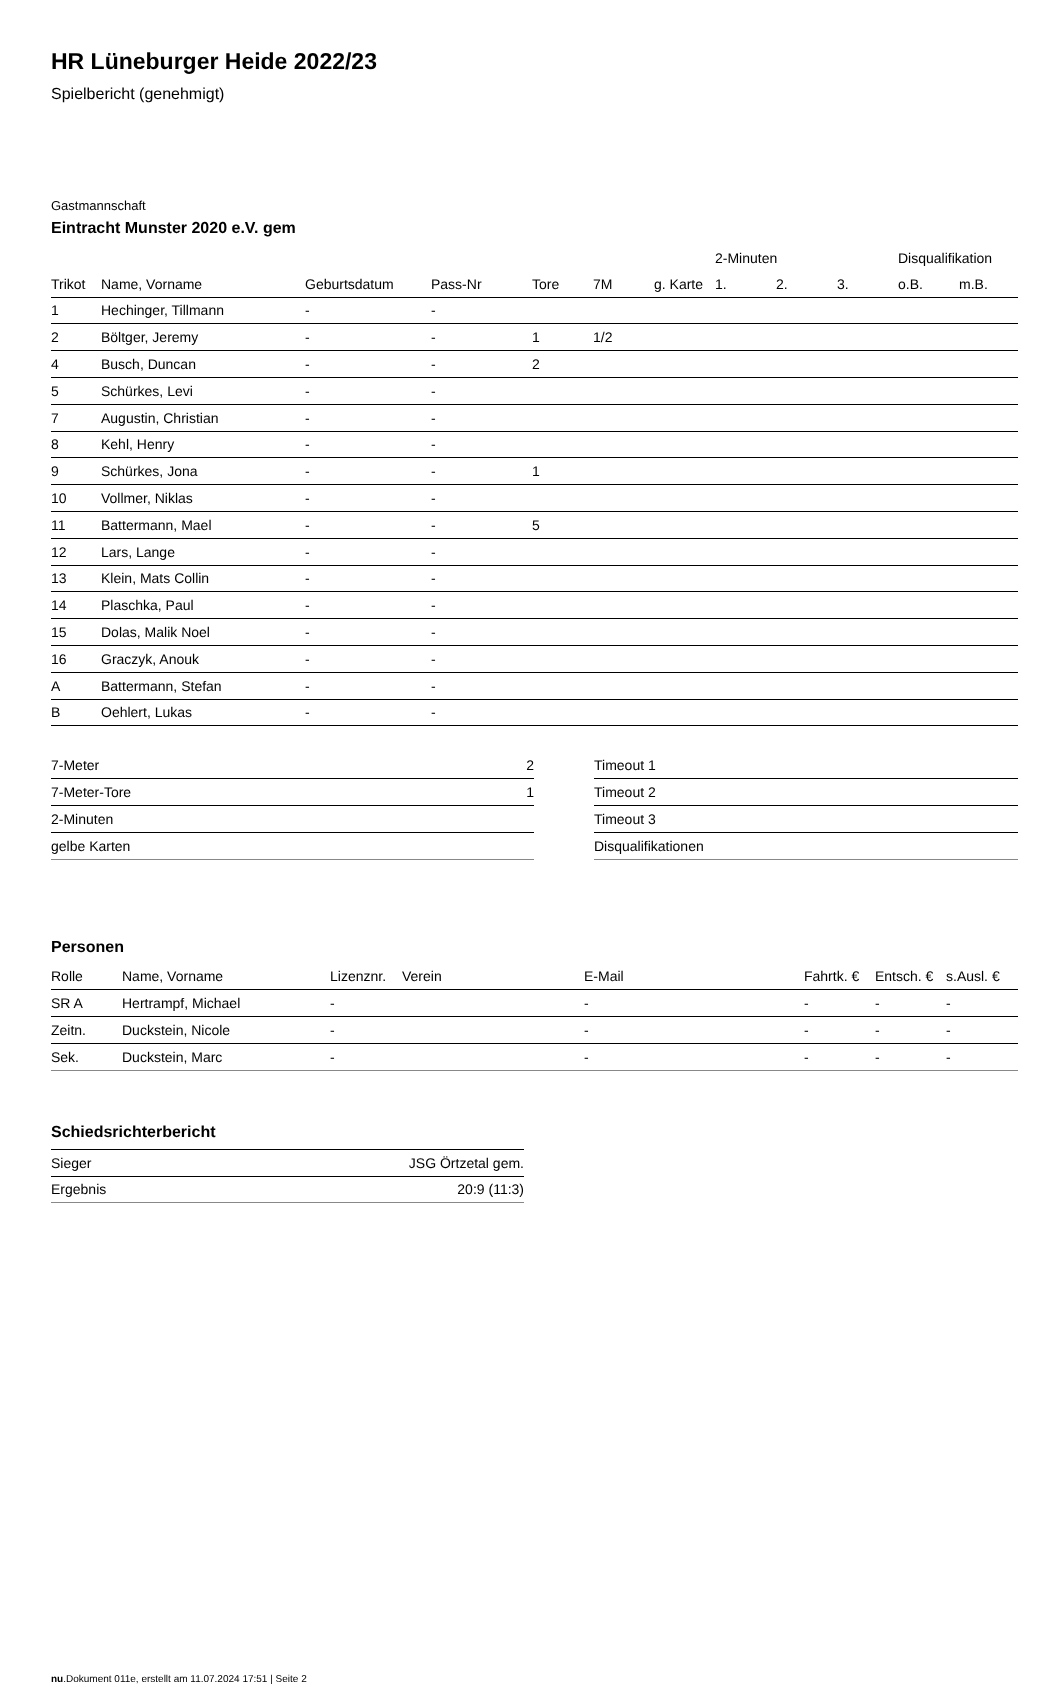HR Lüneburger Heide 2022/23
Spielbericht (genehmigt)
Gastmannschaft
Eintracht Munster 2020 e.V. gem
| | | | | | | | 2-Minuten | | | Disqualifikation | |
| --- | --- | --- | --- | --- | --- | --- | --- | --- | --- | --- | --- |
| Trikot | Name, Vorname | Geburtsdatum | Pass-Nr | Tore | 7M | g. Karte | 1. | 2. | 3. | o.B. | m.B. |
| 1 | Hechinger, Tillmann | - | - | | | | | | | | |
| 2 | Böltger, Jeremy | - | - | 1 | 1/2 | | | | | | |
| 4 | Busch, Duncan | - | - | 2 | | | | | | | |
| 5 | Schürkes, Levi | - | - | | | | | | | | |
| 7 | Augustin, Christian | - | - | | | | | | | | |
| 8 | Kehl, Henry | - | - | | | | | | | | |
| 9 | Schürkes, Jona | - | - | 1 | | | | | | | |
| 10 | Vollmer, Niklas | - | - | | | | | | | | |
| 11 | Battermann, Mael | - | - | 5 | | | | | | | |
| 12 | Lars, Lange | - | - | | | | | | | | |
| 13 | Klein, Mats Collin | - | - | | | | | | | | |
| 14 | Plaschka, Paul | - | - | | | | | | | | |
| 15 | Dolas, Malik Noel | - | - | | | | | | | | |
| 16 | Graczyk, Anouk | - | - | | | | | | | | |
| A | Battermann, Stefan | - | - | | | | | | | | |
| B | Oehlert, Lukas | - | - | | | | | | | | |
| 7-Meter | 2 |
| 7-Meter-Tore | 1 |
| 2-Minuten | |
| gelbe Karten | |
| Timeout 1 |
| Timeout 2 |
| Timeout 3 |
| Disqualifikationen |
Personen
| Rolle | Name, Vorname | Lizenznr. | Verein | E-Mail | Fahrtk. € | Entsch. € | s.Ausl. € |
| --- | --- | --- | --- | --- | --- | --- | --- |
| SR A | Hertrampf, Michael | - | | - | - | - | - |
| Zeitn. | Duckstein, Nicole | - | | - | - | - | - |
| Sek. | Duckstein, Marc | - | | - | - | - | - |
Schiedsrichterbericht
| Sieger | JSG Örtzetal gem. |
| Ergebnis | 20:9 (11:3) |
nu.Dokument 011e, erstellt am 11.07.2024 17:51 | Seite 2